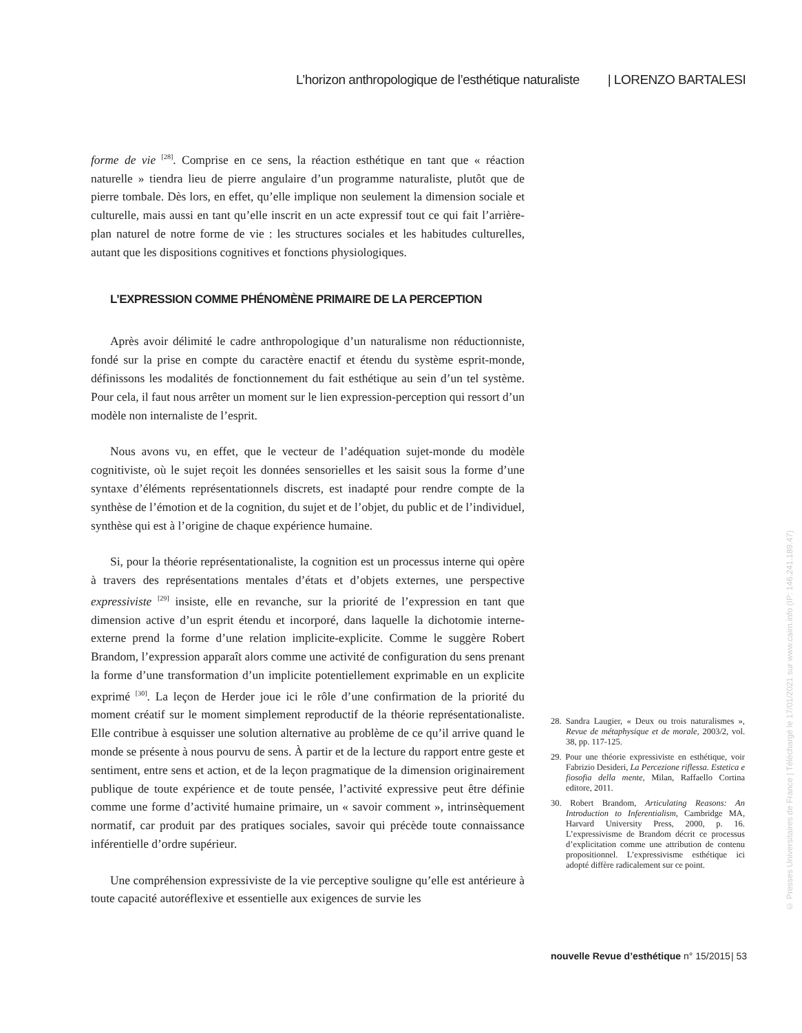L’horizon anthropologique de l’esthétique naturaliste | LORENZO BARTALESI
forme de vie <sup>[28]</sup>. Comprise en ce sens, la réaction esthétique en tant que « réaction naturelle » tiendra lieu de pierre angulaire d’un programme naturaliste, plutôt que de pierre tombale. Dès lors, en effet, qu’elle implique non seulement la dimension sociale et culturelle, mais aussi en tant qu’elle inscrit en un acte expressif tout ce qui fait l’arrière-plan naturel de notre forme de vie : les structures sociales et les habitudes culturelles, autant que les dispositions cognitives et fonctions physiologiques.
L’EXPRESSION COMME PHÉNOMÈNE PRIMAIRE DE LA PERCEPTION
Après avoir délimité le cadre anthropologique d’un naturalisme non réductionniste, fondé sur la prise en compte du caractère enactif et étendu du système esprit-monde, définissons les modalités de fonctionnement du fait esthétique au sein d’un tel système. Pour cela, il faut nous arrêter un moment sur le lien expression-perception qui ressort d’un modèle non internaliste de l’esprit.
Nous avons vu, en effet, que le vecteur de l’adéquation sujet-monde du modèle cognitiviste, où le sujet reçoit les données sensorielles et les saisit sous la forme d’une syntaxe d’éléments représentationnels discrets, est inadapté pour rendre compte de la synthèse de l’émotion et de la cognition, du sujet et de l’objet, du public et de l’individuel, synthèse qui est à l’origine de chaque expérience humaine.
Si, pour la théorie représentationaliste, la cognition est un processus interne qui opère à travers des représentations mentales d’états et d’objets externes, une perspective expressiviste <sup>[29]</sup> insiste, elle en revanche, sur la priorité de l’expression en tant que dimension active d’un esprit étendu et incorporé, dans laquelle la dichotomie interne-externe prend la forme d’une relation implicite-explicite. Comme le suggère Robert Brandom, l’expression apparaît alors comme une activité de configuration du sens prenant la forme d’une transformation d’un implicite potentiellement exprimable en un explicite exprimé <sup>[30]</sup>. La leçon de Herder joue ici le rôle d’une confirmation de la priorité du moment créatif sur le moment simplement reproductif de la théorie représentationaliste. Elle contribue à esquisser une solution alternative au problème de ce qu’il arrive quand le monde se présente à nous pourvu de sens. À partir et de la lecture du rapport entre geste et sentiment, entre sens et action, et de la leçon pragmatique de la dimension originairement publique de toute expérience et de toute pensée, l’activité expressive peut être définie comme une forme d’activité humaine primaire, un « savoir comment », intrinsèquement normatif, car produit par des pratiques sociales, savoir qui précède toute connaissance inférentielle d’ordre supérieur.
Une compréhension expressiviste de la vie perceptive souligne qu’elle est antérieure à toute capacité autoréflexive et essentielle aux exigences de survie les
28. Sandra Laugier, « Deux ou trois naturalismes », Revue de métaphysique et de morale, 2003/2, vol. 38, pp. 117-125.
29. Pour une théorie expressiviste en esthétique, voir Fabrizio Desideri, La Percezione riflessa. Estetica e fiosofia della mente, Milan, Raffaello Cortina editore, 2011.
30. Robert Brandom, Articulating Reasons: An Introduction to Inferentialism, Cambridge MA, Harvard University Press, 2000, p. 16. L’expressivisme de Brandom décrit ce processus d’explicitation comme une attribution de contenu propositionnel. L’expressivisme esthétique ici adopté diffère radicalement sur ce point.
nouvelle Revue d’esthétique n° 15/2015 | 53
© Presses Universitaires de France | Téléchargé le 17/01/2021 sur www.cairn.info (IP: 146.241.189.47)